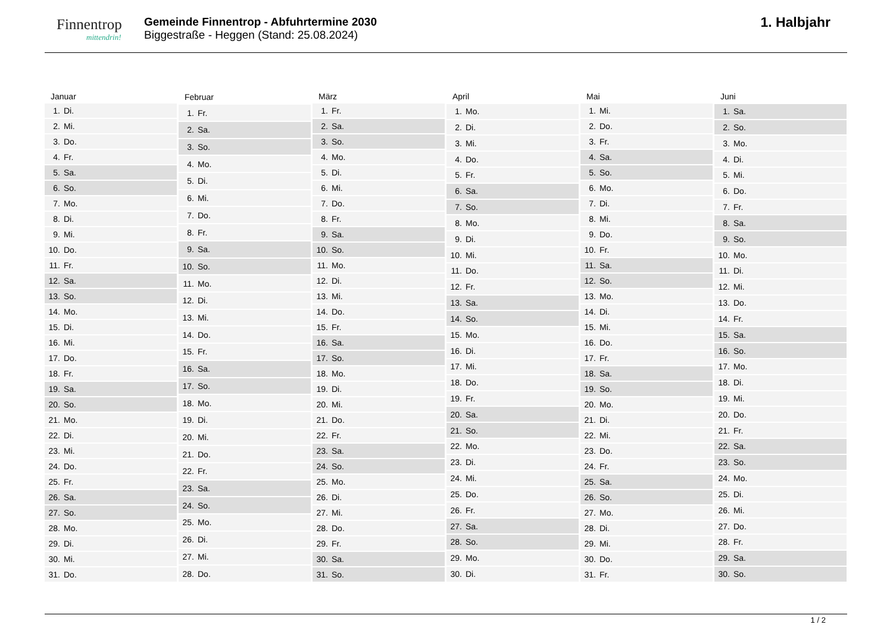Finnentrop
mittendrin!
Gemeinde Finnentrop - Abfuhrtermine 2030
Biggestraße - Heggen (Stand: 25.08.2024)
1. Halbjahr
| Januar | |
| --- | --- |
| 1. | Di. |
| 2. | Mi. |
| 3. | Do. |
| 4. | Fr. |
| 5. | Sa. |
| 6. | So. |
| 7. | Mo. |
| 8. | Di. |
| 9. | Mi. |
| 10. | Do. |
| 11. | Fr. |
| 12. | Sa. |
| 13. | So. |
| 14. | Mo. |
| 15. | Di. |
| 16. | Mi. |
| 17. | Do. |
| 18. | Fr. |
| 19. | Sa. |
| 20. | So. |
| 21. | Mo. |
| 22. | Di. |
| 23. | Mi. |
| 24. | Do. |
| 25. | Fr. |
| 26. | Sa. |
| 27. | So. |
| 28. | Mo. |
| 29. | Di. |
| 30. | Mi. |
| 31. | Do. |
| Februar | |
| --- | --- |
| 1. | Fr. |
| 2. | Sa. |
| 3. | So. |
| 4. | Mo. |
| 5. | Di. |
| 6. | Mi. |
| 7. | Do. |
| 8. | Fr. |
| 9. | Sa. |
| 10. | So. |
| 11. | Mo. |
| 12. | Di. |
| 13. | Mi. |
| 14. | Do. |
| 15. | Fr. |
| 16. | Sa. |
| 17. | So. |
| 18. | Mo. |
| 19. | Di. |
| 20. | Mi. |
| 21. | Do. |
| 22. | Fr. |
| 23. | Sa. |
| 24. | So. |
| 25. | Mo. |
| 26. | Di. |
| 27. | Mi. |
| 28. | Do. |
| März | |
| --- | --- |
| 1. | Fr. |
| 2. | Sa. |
| 3. | So. |
| 4. | Mo. |
| 5. | Di. |
| 6. | Mi. |
| 7. | Do. |
| 8. | Fr. |
| 9. | Sa. |
| 10. | So. |
| 11. | Mo. |
| 12. | Di. |
| 13. | Mi. |
| 14. | Do. |
| 15. | Fr. |
| 16. | Sa. |
| 17. | So. |
| 18. | Mo. |
| 19. | Di. |
| 20. | Mi. |
| 21. | Do. |
| 22. | Fr. |
| 23. | Sa. |
| 24. | So. |
| 25. | Mo. |
| 26. | Di. |
| 27. | Mi. |
| 28. | Do. |
| 29. | Fr. |
| 30. | Sa. |
| 31. | So. |
| April | |
| --- | --- |
| 1. | Mo. |
| 2. | Di. |
| 3. | Mi. |
| 4. | Do. |
| 5. | Fr. |
| 6. | Sa. |
| 7. | So. |
| 8. | Mo. |
| 9. | Di. |
| 10. | Mi. |
| 11. | Do. |
| 12. | Fr. |
| 13. | Sa. |
| 14. | So. |
| 15. | Mo. |
| 16. | Di. |
| 17. | Mi. |
| 18. | Do. |
| 19. | Fr. |
| 20. | Sa. |
| 21. | So. |
| 22. | Mo. |
| 23. | Di. |
| 24. | Mi. |
| 25. | Do. |
| 26. | Fr. |
| 27. | Sa. |
| 28. | So. |
| 29. | Mo. |
| 30. | Di. |
| Mai | |
| --- | --- |
| 1. | Mi. |
| 2. | Do. |
| 3. | Fr. |
| 4. | Sa. |
| 5. | So. |
| 6. | Mo. |
| 7. | Di. |
| 8. | Mi. |
| 9. | Do. |
| 10. | Fr. |
| 11. | Sa. |
| 12. | So. |
| 13. | Mo. |
| 14. | Di. |
| 15. | Mi. |
| 16. | Do. |
| 17. | Fr. |
| 18. | Sa. |
| 19. | So. |
| 20. | Mo. |
| 21. | Di. |
| 22. | Mi. |
| 23. | Do. |
| 24. | Fr. |
| 25. | Sa. |
| 26. | So. |
| 27. | Mo. |
| 28. | Di. |
| 29. | Mi. |
| 30. | Do. |
| 31. | Fr. |
| Juni | |
| --- | --- |
| 1. | Sa. |
| 2. | So. |
| 3. | Mo. |
| 4. | Di. |
| 5. | Mi. |
| 6. | Do. |
| 7. | Fr. |
| 8. | Sa. |
| 9. | So. |
| 10. | Mo. |
| 11. | Di. |
| 12. | Mi. |
| 13. | Do. |
| 14. | Fr. |
| 15. | Sa. |
| 16. | So. |
| 17. | Mo. |
| 18. | Di. |
| 19. | Mi. |
| 20. | Do. |
| 21. | Fr. |
| 22. | Sa. |
| 23. | So. |
| 24. | Mo. |
| 25. | Di. |
| 26. | Mi. |
| 27. | Do. |
| 28. | Fr. |
| 29. | Sa. |
| 30. | So. |
1 / 2